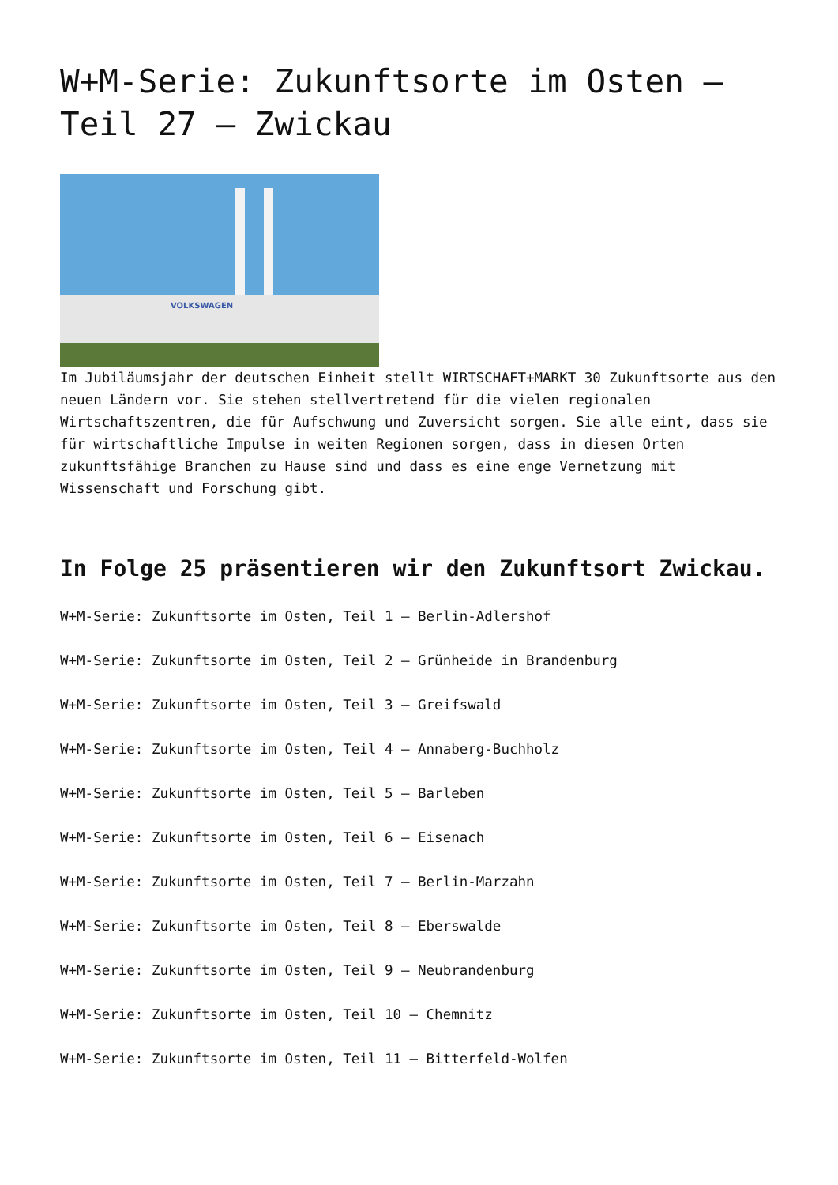W+M-Serie: Zukunftsorte im Osten – Teil 27 – Zwickau
VOLKSWAGEN
Im Jubiläumsjahr der deutschen Einheit stellt WIRTSCHAFT+MARKT 30 Zukunftsorte aus den neuen Ländern vor. Sie stehen stellvertretend für die vielen regionalen Wirtschaftszentren, die für Aufschwung und Zuversicht sorgen. Sie alle eint, dass sie für wirtschaftliche Impulse in weiten Regionen sorgen, dass in diesen Orten zukunftsfähige Branchen zu Hause sind und dass es eine enge Vernetzung mit Wissenschaft und Forschung gibt.
In Folge 25 präsentieren wir den Zukunftsort Zwickau.
W+M-Serie: Zukunftsorte im Osten, Teil 1 – Berlin-Adlershof
W+M-Serie: Zukunftsorte im Osten, Teil 2 – Grünheide in Brandenburg
W+M-Serie: Zukunftsorte im Osten, Teil 3 – Greifswald
W+M-Serie: Zukunftsorte im Osten, Teil 4 – Annaberg-Buchholz
W+M-Serie: Zukunftsorte im Osten, Teil 5 – Barleben
W+M-Serie: Zukunftsorte im Osten, Teil 6 – Eisenach
W+M-Serie: Zukunftsorte im Osten, Teil 7 – Berlin-Marzahn
W+M-Serie: Zukunftsorte im Osten, Teil 8 – Eberswalde
W+M-Serie: Zukunftsorte im Osten, Teil 9 – Neubrandenburg
W+M-Serie: Zukunftsorte im Osten, Teil 10 – Chemnitz
W+M-Serie: Zukunftsorte im Osten, Teil 11 – Bitterfeld-Wolfen